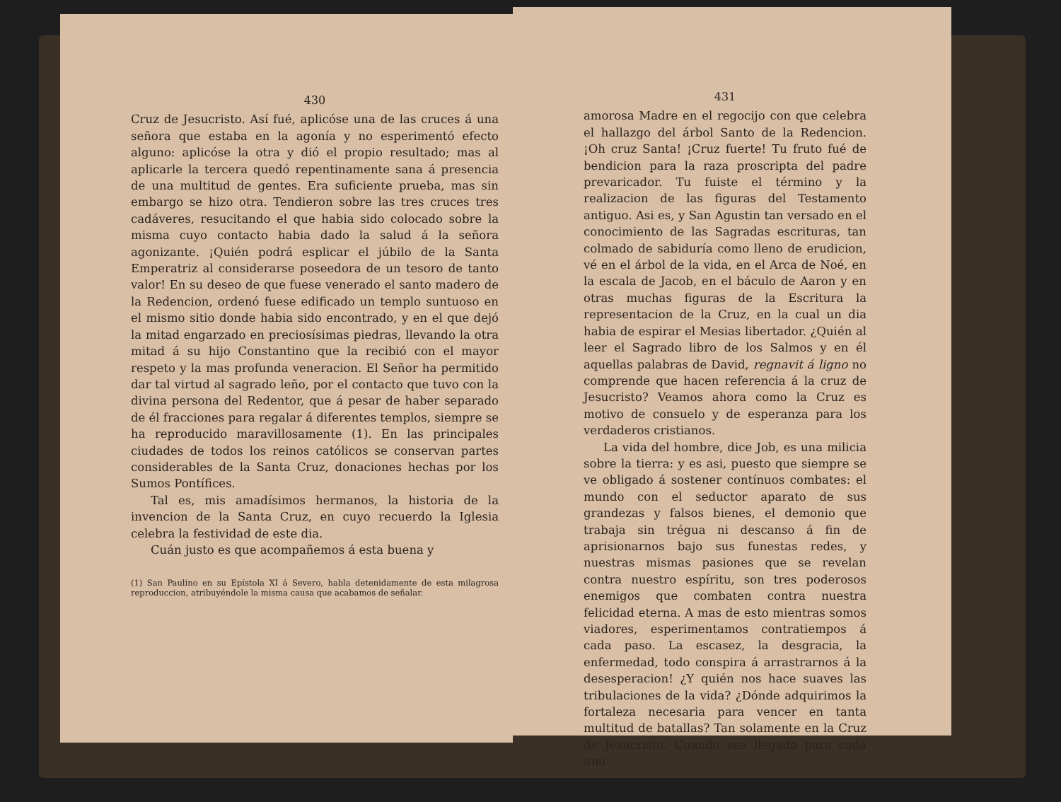430
Cruz de Jesucristo. Así fué, aplicóse una de las cruces á una señora que estaba en la agonía y no esperimentó efecto alguno: aplicóse la otra y dió el propio resultado; mas al aplicarle la tercera quedó repentinamente sana á presencia de una multitud de gentes. Era suficiente prueba, mas sin embargo se hizo otra. Tendieron sobre las tres cruces tres cadáveres, resucitando el que habia sido colocado sobre la misma cuyo contacto habia dado la salud á la señora agonizante. ¡Quién podrá esplicar el júbilo de la Santa Emperatriz al considerarse poseedora de un tesoro de tanto valor! En su deseo de que fuese venerado el santo madero de la Redencion, ordenó fuese edificado un templo suntuoso en el mismo sitio donde habia sido encontrado, y en el que dejó la mitad engarzado en preciosísimas piedras, llevando la otra mitad á su hijo Constantino que la recibió con el mayor respeto y la mas profunda veneracion. El Señor ha permitido dar tal virtud al sagrado leño, por el contacto que tuvo con la divina persona del Redentor, que á pesar de haber separado de él fracciones para regalar á diferentes templos, siempre se ha reproducido maravillosamente (1). En las principales ciudades de todos los reinos católicos se conservan partes considerables de la Santa Cruz, donaciones hechas por los Sumos Pontífices.
Tal es, mis amadísimos hermanos, la historia de la invencion de la Santa Cruz, en cuyo recuerdo la Iglesia celebra la festividad de este dia.
Cuán justo es que acompañemos á esta buena y
(1) San Paulino en su Epístola XI á Severo, habla detenidamente de esta milagrosa reproduccion, atribuyéndole la misma causa que acabamos de señalar.
431
amorosa Madre en el regocijo con que celebra el hallazgo del árbol Santo de la Redencion. ¡Oh cruz Santa! ¡Cruz fuerte! Tu fruto fué de bendicion para la raza proscripta del padre prevaricador. Tu fuiste el término y la realizacion de las figuras del Testamento antiguo. Asi es, y San Agustin tan versado en el conocimiento de las Sagradas escrituras, tan colmado de sabiduría como lleno de erudicion, vé en el árbol de la vida, en el Arca de Noé, en la escala de Jacob, en el báculo de Aaron y en otras muchas figuras de la Escritura la representacion de la Cruz, en la cual un dia habia de espirar el Mesias libertador. ¿Quién al leer el Sagrado libro de los Salmos y en él aquellas palabras de David, regnavit á ligno no comprende que hacen referencia á la cruz de Jesucristo? Veamos ahora como la Cruz es motivo de consuelo y de esperanza para los verdaderos cristianos.
La vida del hombre, dice Job, es una milicia sobre la tierra: y es asi, puesto que siempre se ve obligado á sostener contínuos combates: el mundo con el seductor aparato de sus grandezas y falsos bienes, el demonio que trabaja sin trégua ni descanso á fin de aprisionarnos bajo sus funestas redes, y nuestras mismas pasiones que se revelan contra nuestro espíritu, son tres poderosos enemigos que combaten contra nuestra felicidad eterna. A mas de esto mientras somos viadores, esperimentamos contratiempos á cada paso. La escasez, la desgracia, la enfermedad, todo conspira á arrastrarnos á la desesperacion! ¿Y quién nos hace suaves las tribulaciones de la vida? ¿Dónde adquirimos la fortaleza necesaria para vencer en tanta multitud de batallas? Tan solamente en la Cruz de Jesucristo. Cuando sea llegado para cada uno